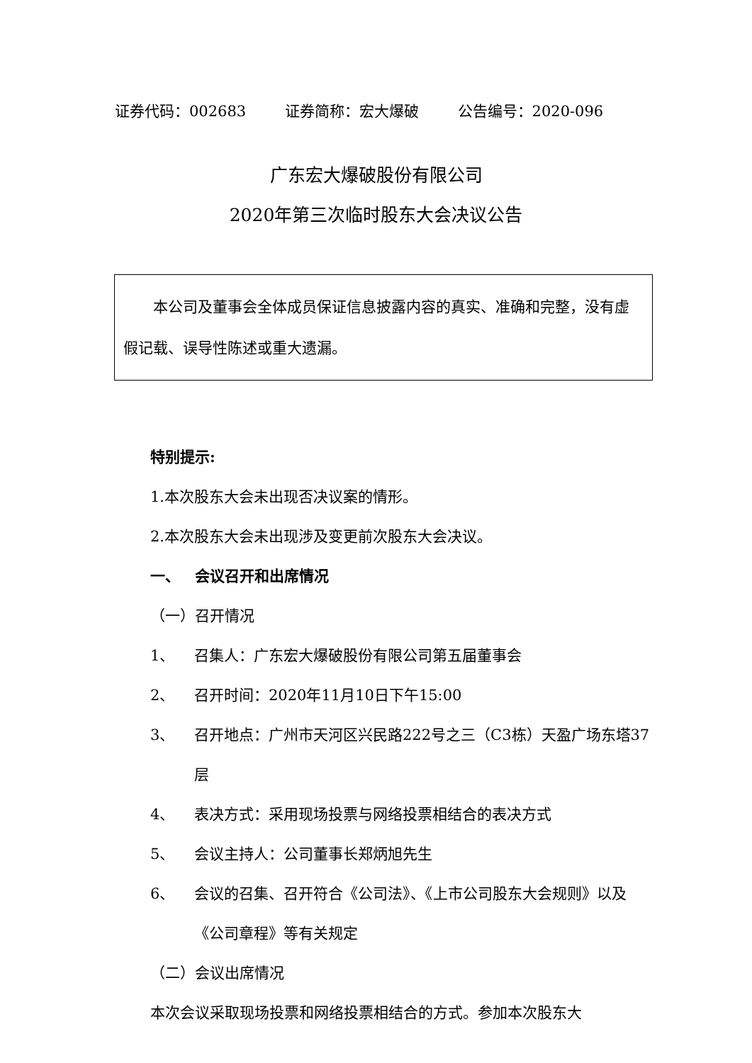证券代码：002683 证券简称：宏大爆破 公告编号：2020-096
广东宏大爆破股份有限公司
2020年第三次临时股东大会决议公告
  本公司及董事会全体成员保证信息披露内容的真实、准确和完整，没有虚假记载、误导性陈述或重大遗漏。
特别提示:
1.本次股东大会未出现否决议案的情形。
2.本次股东大会未出现涉及变更前次股东大会决议。
一、 会议召开和出席情况
（一）召开情况
1、 召集人：广东宏大爆破股份有限公司第五届董事会
2、 召开时间：2020年11月10日下午15:00
3、 召开地点：广州市天河区兴民路222号之三（C3栋）天盈广场东塔37层
4、 表决方式：采用现场投票与网络投票相结合的表决方式
5、 会议主持人：公司董事长郑炳旭先生
6、 会议的召集、召开符合《公司法》、《上市公司股东大会规则》以及《公司章程》等有关规定
（二）会议出席情况
本次会议采取现场投票和网络投票相结合的方式。参加本次股东大